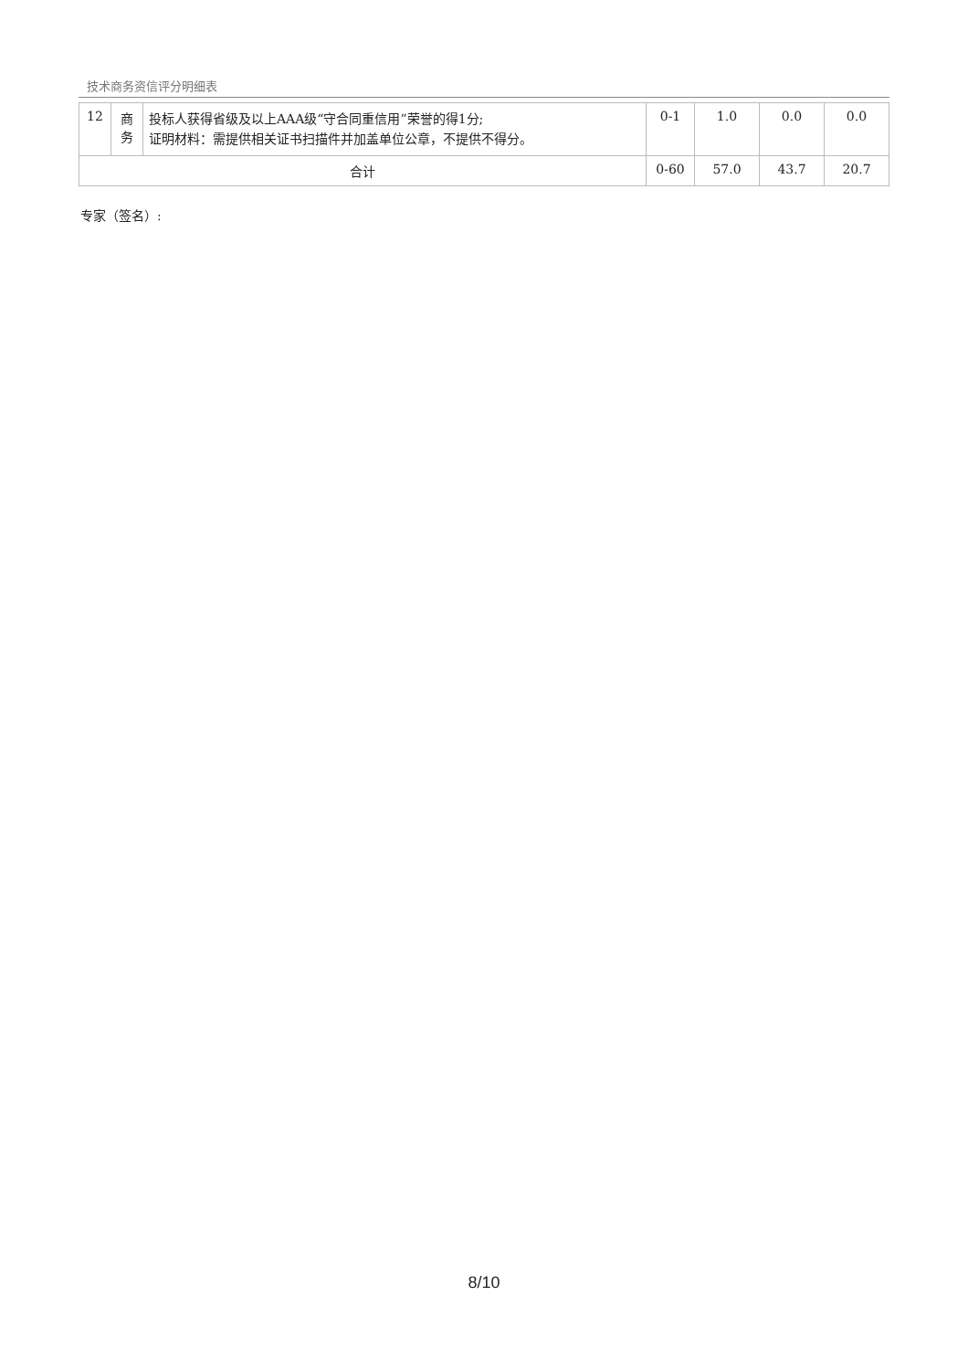技术商务资信评分明细表
| 12 | 商 务 | 投标人获得省级及以上AAA级“守合同重信用”荣誉的得1分; 证明材料：需提供相关证书扫描件并加盖单位公章，不提供不得分。 | 0-1 | 1.0 | 0.0 | 0.0 |
| 合计 | | | 0-60 | 57.0 | 43.7 | 20.7 |
专家（签名）:
8/10